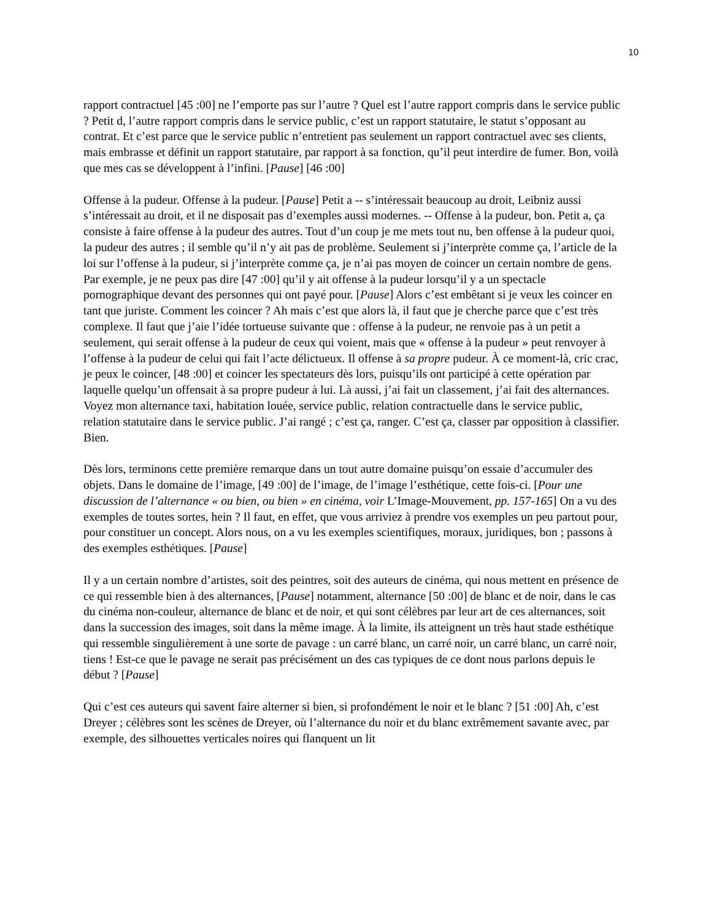10
rapport contractuel [45 :00] ne l’emporte pas sur l’autre ? Quel est l’autre rapport compris dans le service public ? Petit d, l’autre rapport compris dans le service public, c’est un rapport statutaire, le statut s’opposant au contrat. Et c’est parce que le service public n’entretient pas seulement un rapport contractuel avec ses clients, mais embrasse et définit un rapport statutaire, par rapport à sa fonction, qu’il peut interdire de fumer. Bon, voilà que mes cas se développent à l’infini. [Pause] [46 :00]
Offense à la pudeur. Offense à la pudeur. [Pause] Petit a -- s’intéressait beaucoup au droit, Leibniz aussi s’intéressait au droit, et il ne disposait pas d’exemples aussi modernes. -- Offense à la pudeur, bon. Petit a, ça consiste à faire offense à la pudeur des autres. Tout d’un coup je me mets tout nu, ben offense à la pudeur quoi, la pudeur des autres ; il semble qu’il n’y ait pas de problème. Seulement si j’interprète comme ça, l’article de la loi sur l’offense à la pudeur, si j’interprète comme ça, je n’ai pas moyen de coincer un certain nombre de gens. Par exemple, je ne peux pas dire [47 :00] qu’il y ait offense à la pudeur lorsqu’il y a un spectacle pornographique devant des personnes qui ont payé pour. [Pause] Alors c’est embêtant si je veux les coincer en tant que juriste. Comment les coincer ? Ah mais c’est que alors là, il faut que je cherche parce que c’est très complexe. Il faut que j’aie l’idée tortueuse suivante que : offense à la pudeur, ne renvoie pas à un petit a seulement, qui serait offense à la pudeur de ceux qui voient, mais que « offense à la pudeur » peut renvoyer à l’offense à la pudeur de celui qui fait l’acte délictueux. Il offense à sa propre pudeur. À ce moment-là, cric crac, je peux le coincer, [48 :00] et coincer les spectateurs dès lors, puisqu’ils ont participé à cette opération par laquelle quelqu’un offensait à sa propre pudeur à lui. Là aussi, j’ai fait un classement, j’ai fait des alternances. Voyez mon alternance taxi, habitation louée, service public, relation contractuelle dans le service public, relation statutaire dans le service public. J’ai rangé ; c’est ça, ranger. C’est ça, classer par opposition à classifier. Bien.
Dès lors, terminons cette première remarque dans un tout autre domaine puisqu’on essaie d’accumuler des objets. Dans le domaine de l’image, [49 :00] de l’image, de l’image l’esthétique, cette fois-ci. [Pour une discussion de l’alternance « ou bien, ou bien » en cinéma, voir L’Image-Mouvement, pp. 157-165] On a vu des exemples de toutes sortes, hein ? Il faut, en effet, que vous arriviez à prendre vos exemples un peu partout pour, pour constituer un concept. Alors nous, on a vu les exemples scientifiques, moraux, juridiques, bon ; passons à des exemples esthétiques. [Pause]
Il y a un certain nombre d’artistes, soit des peintres, soit des auteurs de cinéma, qui nous mettent en présence de ce qui ressemble bien à des alternances, [Pause] notamment, alternance [50 :00] de blanc et de noir, dans le cas du cinéma non-couleur, alternance de blanc et de noir, et qui sont célèbres par leur art de ces alternances, soit dans la succession des images, soit dans la même image. À la limite, ils atteignent un très haut stade esthétique qui ressemble singulièrement à une sorte de pavage : un carré blanc, un carré noir, un carré blanc, un carré noir, tiens ! Est-ce que le pavage ne serait pas précisément un des cas typiques de ce dont nous parlons depuis le début ? [Pause]
Qui c’est ces auteurs qui savent faire alterner si bien, si profondément le noir et le blanc ? [51 :00] Ah, c’est Dreyer ; célèbres sont les scènes de Dreyer, où l’alternance du noir et du blanc extrêmement savante avec, par exemple, des silhouettes verticales noires qui flanquent un lit